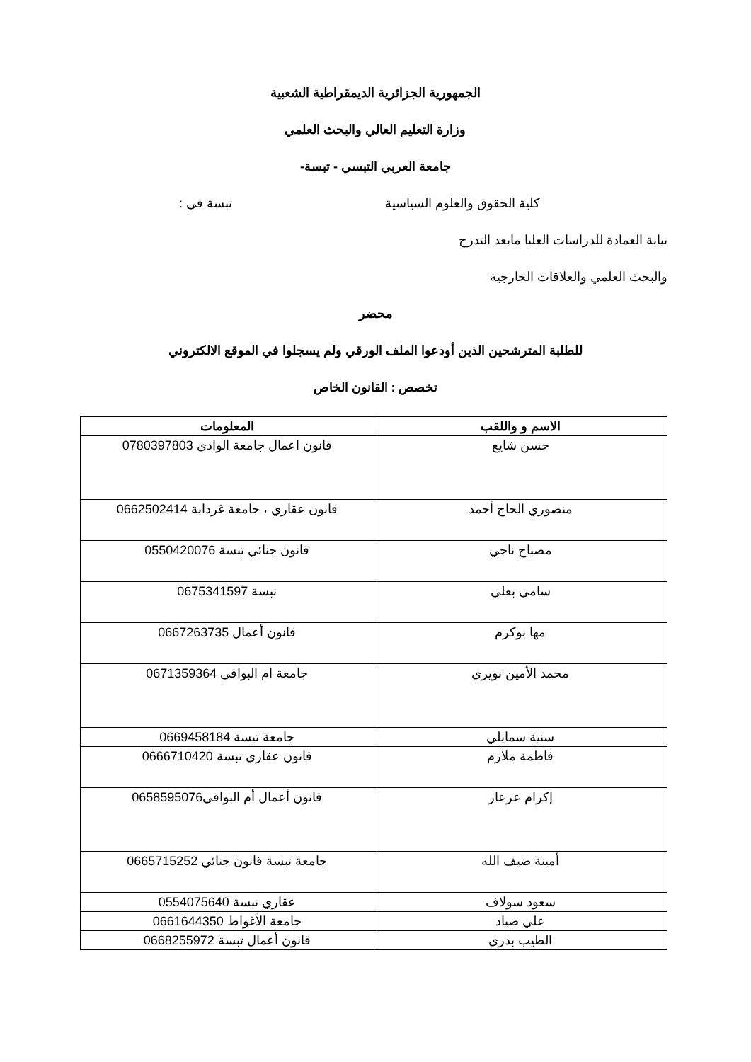الجمهورية الجزائرية الديمقراطية الشعبية
وزارة التعليم العالي والبحث العلمي
جامعة العربي التبسي - تبسة-
كلية الحقوق والعلوم السياسية تبسة في :
نيابة العمادة للدراسات العليا مابعد التدرج
والبحث العلمي والعلاقات الخارجية
محضر
للطلبة المترشحين الذين أودعوا الملف الورقي ولم يسجلوا في الموقع الالكتروني
تخصص : القانون الخاص
| الاسم و واللقب | المعلومات |
| --- | --- |
| حسن شايع | قانون اعمال جامعة الوادي 0780397803 |
| منصوري الحاج أحمد | قانون عقاري ، جامعة غرداية 0662502414 |
| مصباح ناجي | قانون جنائي تبسة 0550420076 |
| سامي بعلي | تبسة 0675341597 |
| مها بوكرم | قانون أعمال 0667263735 |
| محمد الأمين نويري | جامعة ام البواقي 0671359364 |
| سنية سمايلي | جامعة تبسة 0669458184 |
| فاطمة ملازم | قانون عقاري تبسة 0666710420 |
| إكرام عرعار | قانون أعمال أم البواقي0658595076 |
| أمينة ضيف الله | جامعة تبسة قانون جنائي 0665715252 |
| سعود سولاف | عقاري تبسة 0554075640 |
| علي صياد | جامعة الأغواط 0661644350 |
| الطيب بدري | قانون أعمال تبسة 0668255972 |